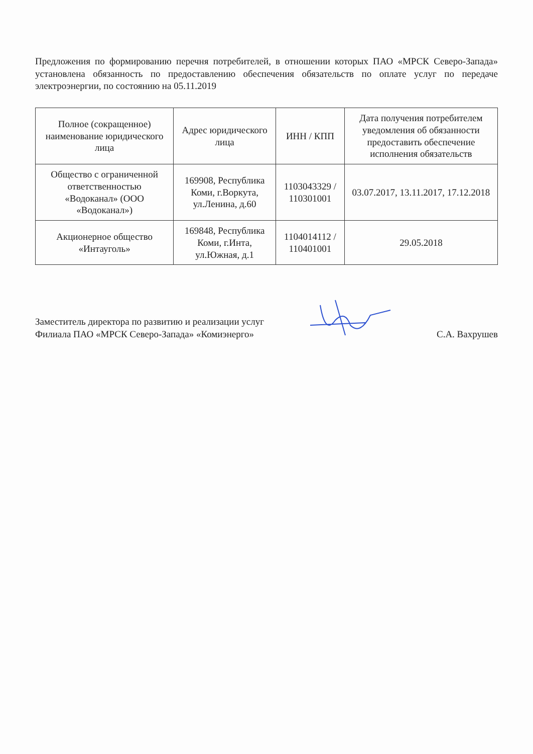Предложения по формированию перечня потребителей, в отношении которых ПАО «МРСК Северо-Запада» установлена обязанность по предоставлению обеспечения обязательств по оплате услуг по передаче электроэнергии, по состоянию на 05.11.2019
| Полное (сокращенное) наименование юридического лица | Адрес юридического лица | ИНН / КПП | Дата получения потребителем уведомления об обязанности предоставить обеспечение исполнения обязательств |
| --- | --- | --- | --- |
| Общество с ограниченной ответственностью «Водоканал» (ООО «Водоканал») | 169908, Республика Коми, г.Воркута, ул.Ленина, д.60 | 1103043329 / 110301001 | 03.07.2017, 13.11.2017, 17.12.2018 |
| Акционерное общество «Интауголь» | 169848, Республика Коми, г.Инта, ул.Южная, д.1 | 1104014112 / 110401001 | 29.05.2018 |
Заместитель директора по развитию и реализации услуг
Филиала ПАО «МРСК Северо-Запада» «Комиэнерго»
С.А. Вахрушев